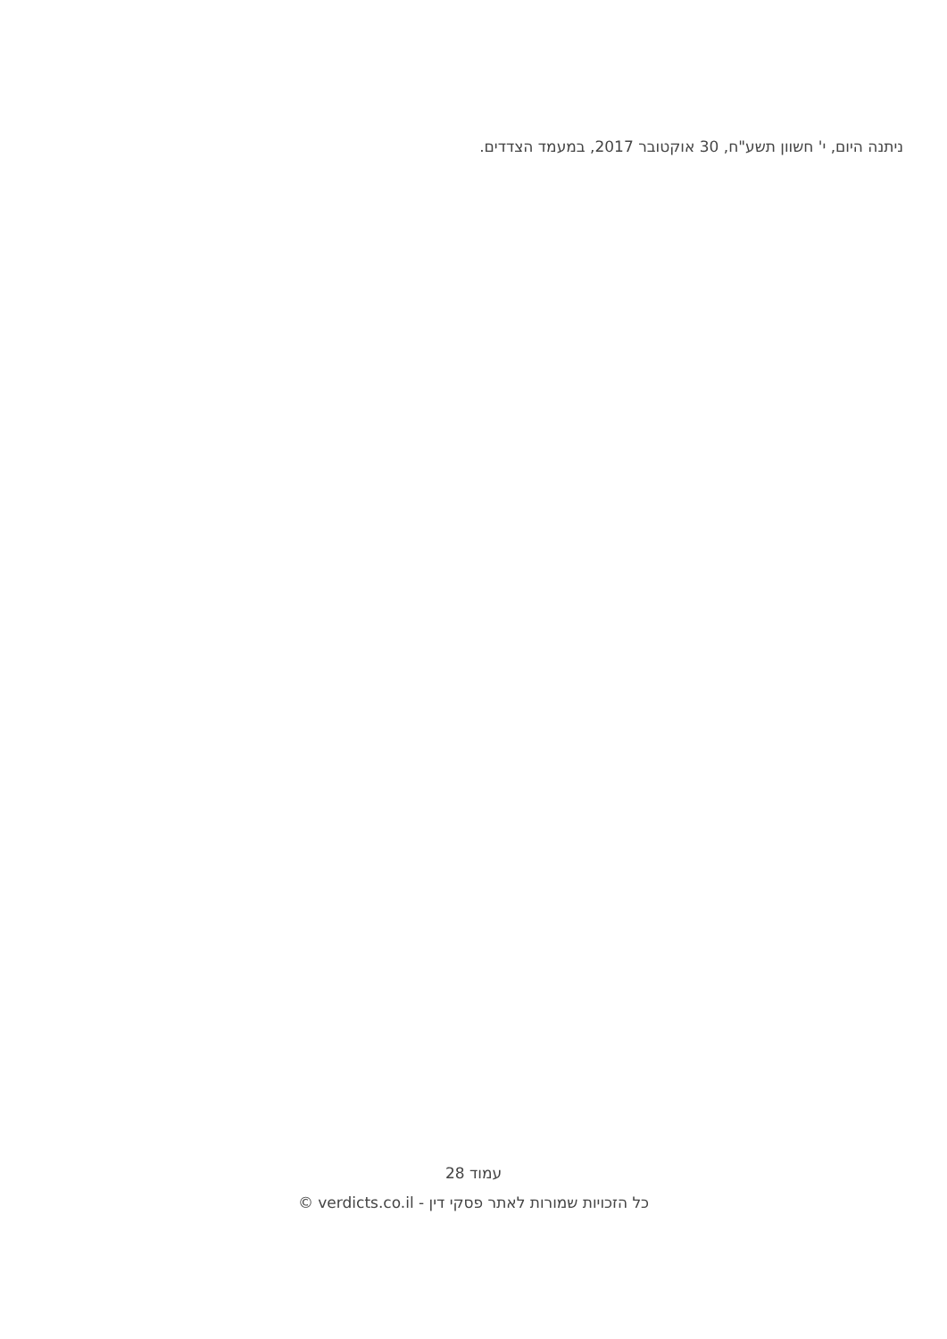ניתנה היום, י' חשוון תשע"ח, 30 אוקטובר 2017, במעמד הצדדים.
עמוד 28
כל הזכויות שמורות לאתר פסקי דין - verdicts.co.il ©